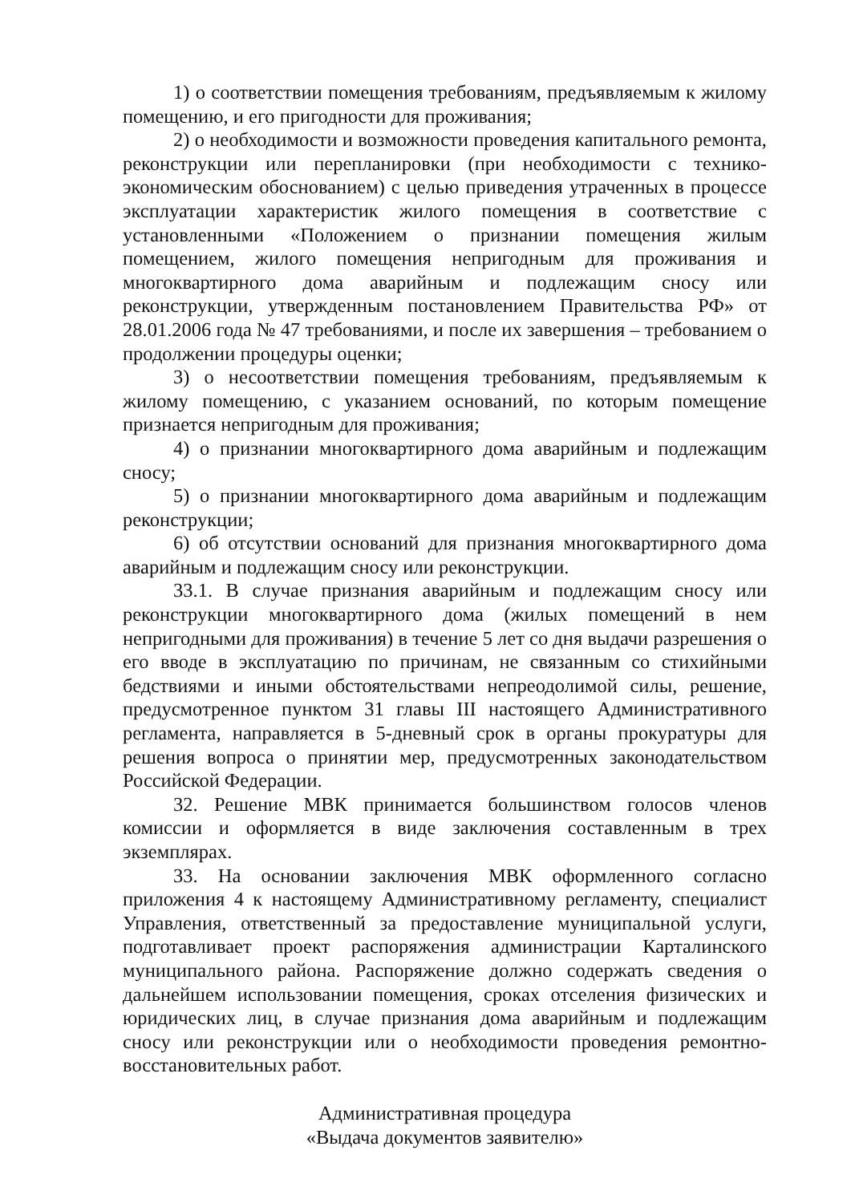1) о соответствии помещения требованиям, предъявляемым к жилому помещению, и его пригодности для проживания;
2) о необходимости и возможности проведения капитального ремонта, реконструкции или перепланировки (при необходимости с технико-экономическим обоснованием) с целью приведения утраченных в процессе эксплуатации характеристик жилого помещения в соответствие с установленными «Положением о признании помещения жилым помещением, жилого помещения непригодным для проживания и многоквартирного дома аварийным и подлежащим сносу или реконструкции, утвержденным постановлением Правительства РФ» от 28.01.2006 года № 47 требованиями, и после их завершения – требованием о продолжении процедуры оценки;
3) о несоответствии помещения требованиям, предъявляемым к жилому помещению, с указанием оснований, по которым помещение признается непригодным для проживания;
4) о признании многоквартирного дома аварийным и подлежащим сносу;
5) о признании многоквартирного дома аварийным и подлежащим реконструкции;
6) об отсутствии оснований для признания многоквартирного дома аварийным и подлежащим сносу или реконструкции.
33.1. В случае признания аварийным и подлежащим сносу или реконструкции многоквартирного дома (жилых помещений в нем непригодными для проживания) в течение 5 лет со дня выдачи разрешения о его вводе в эксплуатацию по причинам, не связанным со стихийными бедствиями и иными обстоятельствами непреодолимой силы, решение, предусмотренное пунктом 31 главы III настоящего Административного регламента, направляется в 5-дневный срок в органы прокуратуры для решения вопроса о принятии мер, предусмотренных законодательством Российской Федерации.
32. Решение МВК принимается большинством голосов членов комиссии и оформляется в виде заключения составленным в трех экземплярах.
33. На основании заключения МВК оформленного согласно приложения 4 к настоящему Административному регламенту, специалист Управления, ответственный за предоставление муниципальной услуги, подготавливает проект распоряжения администрации Карталинского муниципального района. Распоряжение должно содержать сведения о дальнейшем использовании помещения, сроках отселения физических и юридических лиц, в случае признания дома аварийным и подлежащим сносу или реконструкции или о необходимости проведения ремонтно-восстановительных работ.
Административная процедура
«Выдача документов заявителю»